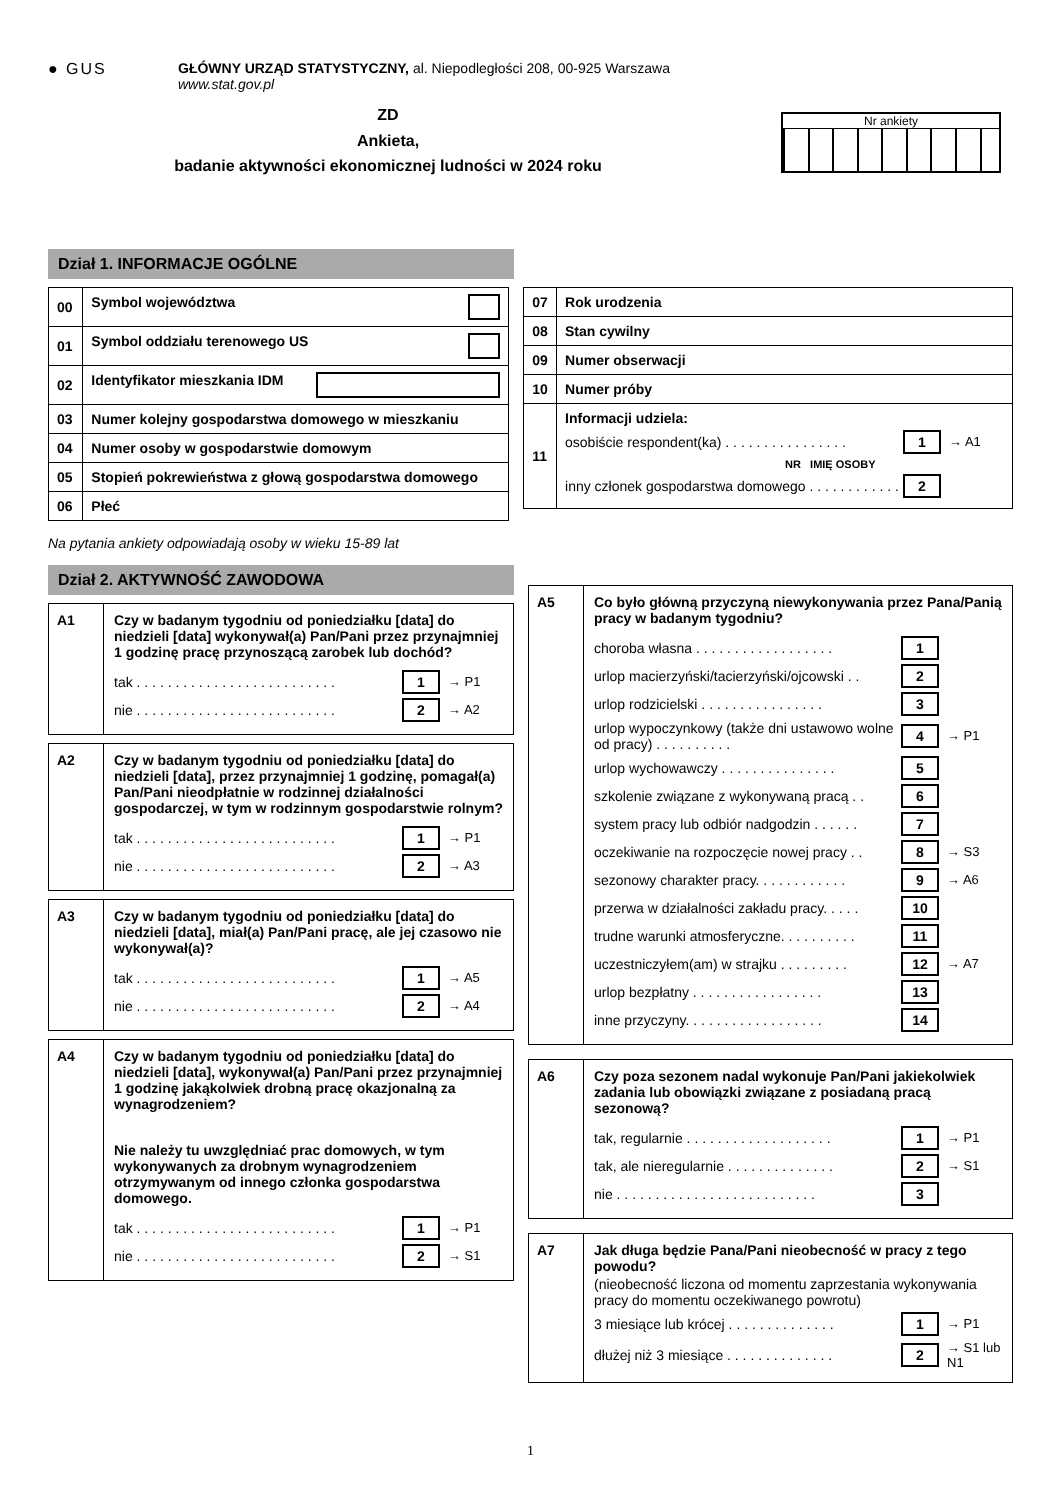● GUS GŁÓWNY URZĄD STATYSTYCZNY, al. Niepodległości 208, 00-925 Warszawa
www.stat.gov.pl
ZD
Ankieta,
badanie aktywności ekonomicznej ludności w 2024 roku
Nr ankiety
Dział 1. INFORMACJE OGÓLNE
| 00 | Symbol województwa |
| 01 | Symbol oddziału terenowego US |
| 02 | Identyfikator mieszkania IDM |
| 03 | Numer kolejny gospodarstwa domowego w mieszkaniu |
| 04 | Numer osoby w gospodarstwie domowym |
| 05 | Stopień pokrewieństwa z głową gospodarstwa domowego |
| 06 | Płeć |
| 07 | Rok urodzenia |
| 08 | Stan cywilny |
| 09 | Numer obserwacji |
| 10 | Numer próby |
| 11 | Informacji udziela: osobiście respondent(ka) . . . . . . . . . . . . . . . . 1 → A1 NR IMIĘ OSOBY inny członek gospodarstwa domowego . . . . . . . . . . . . 2 |
Na pytania ankiety odpowiadają osoby w wieku 15-89 lat
Dział 2. AKTYWNOŚĆ ZAWODOWA
A1 Czy w badanym tygodniu od poniedziałku [data] do niedzieli [data] wykonywał(a) Pan/Pani przez przynajmniej 1 godzinę pracę przynoszącą zarobek lub dochód?
tak . . . . . . . . . . . . . . . . . . . . . . . . . . 1 → P1
nie . . . . . . . . . . . . . . . . . . . . . . . . . . 2 → A2
A2 Czy w badanym tygodniu od poniedziałku [data] do niedzieli [data], przez przynajmniej 1 godzinę, pomagał(a) Pan/Pani nieodpłatnie w rodzinnej działalności gospodarczej, w tym w rodzinnym gospodarstwie rolnym?
tak . . . . . . . . . . . . . . . . . . . . . . . . . . 1 → P1
nie . . . . . . . . . . . . . . . . . . . . . . . . . . 2 → A3
A3 Czy w badanym tygodniu od poniedziałku [data] do niedzieli [data], miał(a) Pan/Pani pracę, ale jej czasowo nie wykonywał(a)?
tak . . . . . . . . . . . . . . . . . . . . . . . . . . 1 → A5
nie . . . . . . . . . . . . . . . . . . . . . . . . . . 2 → A4
A4 Czy w badanym tygodniu od poniedziałku [data] do niedzieli [data], wykonywał(a) Pan/Pani przez przynajmniej 1 godzinę jakąkolwiek drobną pracę okazjonalną za wynagrodzeniem?
Nie należy tu uwzględniać prac domowych, w tym wykonywanych za drobnym wynagrodzeniem otrzymywanym od innego członka gospodarstwa domowego.
tak . . . . . . . . . . . . . . . . . . . . . . . . . . 1 → P1
nie . . . . . . . . . . . . . . . . . . . . . . . . . . 2 → S1
A5 Co było główną przyczyną niewykonywania przez Pana/Panią pracy w badanym tygodniu?
choroba własna . . . . . . . . . . . . . . . . . . 1
urlop macierzyński/tacierzyński/ojcowski . . 2
urlop rodzicielski . . . . . . . . . . . . . . . . 3
urlop wypoczynkowy (także dni ustawowo wolne od pracy) . . . . . . . . . . 4 → P1
urlop wychowawczy . . . . . . . . . . . . . . . 5
szkolenie związane z wykonywaną pracą . . 6
system pracy lub odbiór nadgodzin . . . . . . 7
oczekiwanie na rozpoczęcie nowej pracy . . 8 → S3
sezonowy charakter pracy. . . . . . . . . . . . 9 → A6
przerwa w działalności zakładu pracy. . . . . 10
trudne warunki atmosferyczne. . . . . . . . . . 11
uczestniczyłem(am) w strajku . . . . . . . . . 12 → A7
urlop bezpłatny . . . . . . . . . . . . . . . . . 13
inne przyczyny. . . . . . . . . . . . . . . . . . 14
A6 Czy poza sezonem nadal wykonuje Pan/Pani jakiekolwiek zadania lub obowiązki związane z posiadaną pracą sezonową?
tak, regularnie . . . . . . . . . . . . . . . . . . . 1 → P1
tak, ale nieregularnie . . . . . . . . . . . . . . 2 → S1
nie . . . . . . . . . . . . . . . . . . . . . . . . . . 3
A7 Jak długa będzie Pana/Pani nieobecność w pracy z tego powodu?
(nieobecność liczona od momentu zaprzestania wykonywania pracy do momentu oczekiwanego powrotu)
3 miesiące lub krócej . . . . . . . . . . . . . . 1 → P1
dłużej niż 3 miesiące . . . . . . . . . . . . . . 2 → S1 lub N1
1